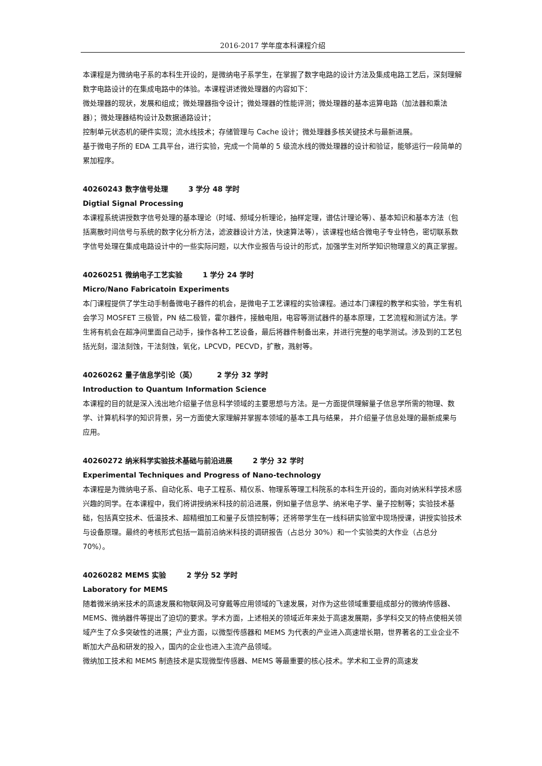2016-2017 学年度本科课程介绍
本课程是为微纳电子系的本科生开设的，是微纳电子系学生，在掌握了数字电路的设计方法及集成电路工艺后，深刻理解数字电路设计的在集成电路中的体验。本课程讲述微处理器的内容如下：
微处理器的现状，发展和组成；微处理器指令设计；微处理器的性能评测；微处理器的基本运算电路（加法器和乘法器）；微处理器结构设计及数据通路设计；
控制单元状态机的硬件实现；流水线技术；存储管理与 Cache 设计；微处理器多核关键技术与最新进展。
基于微电子所的 EDA 工具平台，进行实验，完成一个简单的 5 级流水线的微处理器的设计和验证，能够运行一段简单的累加程序。
40260243 数字信号处理 3 学分 48 学时
Digtial Signal Processing
本课程系统讲授数字信号处理的基本理论（时域、频域分析理论，抽样定理，谱估计理论等）、基本知识和基本方法（包括离散时间信号与系统的数字化分析方法，滤波器设计方法，快速算法等），该课程也结合微电子专业特色，密切联系数字信号处理在集成电路设计中的一些实际问题，以大作业报告与设计的形式，加强学生对所学知识物理意义的真正掌握。
40260251 微纳电子工艺实验 1 学分 24 学时
Micro/Nano Fabricatoin Experiments
本门课程提供了学生动手制备微电子器件的机会，是微电子工艺课程的实验课程。通过本门课程的教学和实验，学生有机会学习 MOSFET 三极管，PN 结二极管，霍尔器件，接触电阻，电容等测试器件的基本原理，工艺流程和测试方法。学生将有机会在超净间里面自己动手，操作各种工艺设备，最后将器件制备出来，并进行完整的电学测试。涉及到的工艺包括光刻，湿法刻蚀，干法刻蚀，氧化，LPCVD，PECVD，扩散，溅射等。
40260262 量子信息学引论（英） 2 学分 32 学时
Introduction to Quantum Information Science
本课程的目的就是深入浅出地介绍量子信息科学领域的主要思想与方法。是一方面提供理解量子信息学所需的物理、数学、计算机科学的知识背景，另一方面使大家理解并掌握本领域的基本工具与结果， 并介绍量子信息处理的最新成果与应用。
40260272 纳米科学实验技术基础与前沿进展 2 学分 32 学时
Experimental Techniques and Progress of Nano-technology
本课程是为微纳电子系、自动化系、电子工程系、精仪系、物理系等理工科院系的本科生开设的，面向对纳米科学技术感兴趣的同学。在本课程中，我们将讲授纳米科技的前沿进展，例如量子信息学、纳米电子学、量子控制等；实验技术基础，包括真空技术、低温技术、超精细加工和量子反馈控制等；还将带学生在一线科研实验室中现场授课，讲授实验技术与设备原理。最终的考核形式包括一篇前沿纳米科技的调研报告（占总分 30%）和一个实验类的大作业（占总分 70%）。
40260282 MEMS 实验 2 学分 52 学时
Laboratory for MEMS
随着微米纳米技术的高速发展和物联网及可穿戴等应用领域的飞速发展，对作为这些领域重要组成部分的微纳传感器、MEMS、微纳器件等提出了迫切的要求。学术方面，上述相关的领域近年来处于高速发展期，多学科交叉的特点使相关领域产生了众多突破性的进展；产业方面，以微型传感器和 MEMS 为代表的产业进入高速增长期，世界著名的工业企业不断加大产品和研发的投入，国内的企业也进入主流产品领域。
微纳加工技术和 MEMS 制造技术是实现微型传感器、MEMS 等最重要的核心技术。学术和工业界的高速发